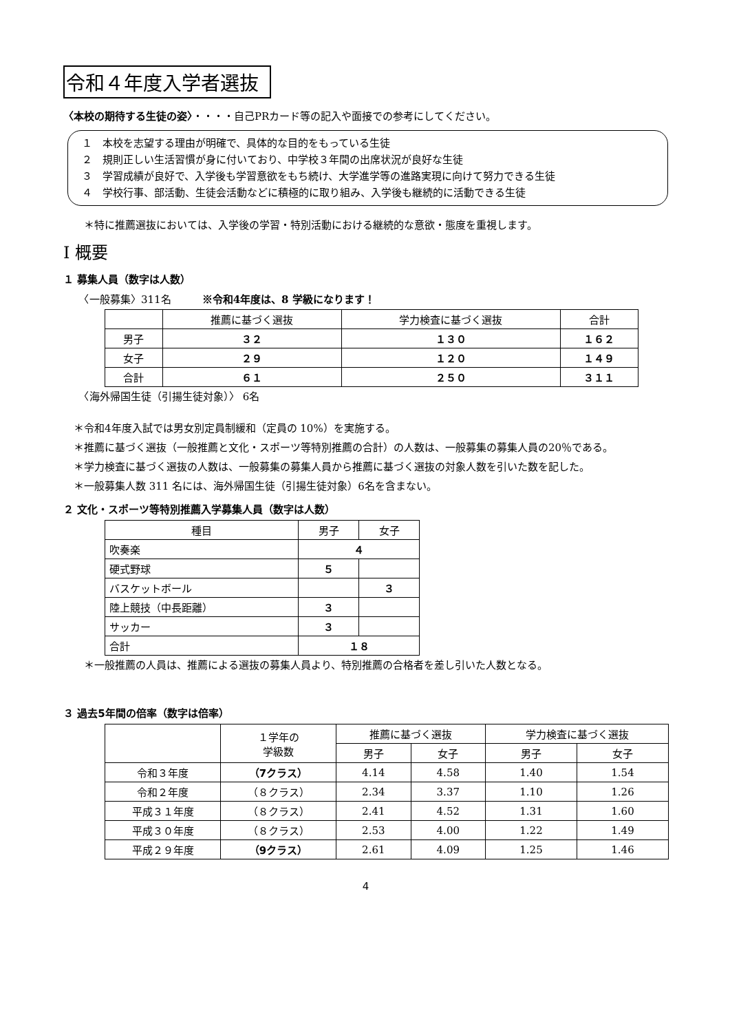令和４年度入学者選抜
〈本校の期待する生徒の姿〉・・・・自己PRカード等の記入や面接での参考にしてください。
１　本校を志望する理由が明確で、具体的な目的をもっている生徒
２　規則正しい生活習慣が身に付いており、中学校３年間の出席状況が良好な生徒
３　学習成績が良好で、入学後も学習意欲をもち続け、大学進学等の進路実現に向けて努力できる生徒
４　学校行事、部活動、生徒会活動などに積極的に取り組み、入学後も継続的に活動できる生徒
　　＊特に推薦選抜においては、入学後の学習・特別活動における継続的な意欲・態度を重視します。
Ⅰ 概要
１ 募集人員（数字は人数）
　　〈一般募集〉311名　　　※令和4年度は、8 学級になります！
| | 推薦に基づく選抜 | 学力検査に基づく選抜 | 合計 |
| --- | --- | --- | --- |
| 男子 | ３２ | １３０ | １６２ |
| 女子 | ２９ | １２０ | １４９ |
| 合計 | ６１ | ２５０ | ３１１ |
　　〈海外帰国生徒（引揚生徒対象）〉 6名
　＊令和4年度入試では男女別定員制緩和（定員の 10%）を実施する。
　＊推薦に基づく選抜（一般推薦と文化・スポーツ等特別推薦の合計）の人数は、一般募集の募集人員の20％である。
　＊学力検査に基づく選抜の人数は、一般募集の募集人員から推薦に基づく選抜の対象人数を引いた数を記した。
　＊一般募集人数 311 名には、海外帰国生徒（引揚生徒対象）6名を含まない。
２ 文化・スポーツ等特別推薦入学募集人員（数字は人数）
| 種目 | 男子 | 女子 |
| --- | --- | --- |
| 吹奏楽 | ４ | |
| 硬式野球 | ５ | |
| バスケットボール | | ３ |
| 陸上競技（中長距離） | ３ | |
| サッカー | ３ | |
| 合計 | １８ | |
　　＊一般推薦の人員は、推薦による選抜の募集人員より、特別推薦の合格者を差し引いた人数となる。
３ 過去5年間の倍率（数字は倍率）
| | １学年の 学級数 | 推薦に基づく選抜 | | 学力検査に基づく選抜 | |
| --- | --- | --- | --- | --- | --- |
| | | 男子 | 女子 | 男子 | 女子 |
| 令和３年度 | （7クラス） | 4.14 | 4.58 | 1.40 | 1.54 |
| 令和２年度 | （８クラス） | 2.34 | 3.37 | 1.10 | 1.26 |
| 平成３１年度 | （８クラス） | 2.41 | 4.52 | 1.31 | 1.60 |
| 平成３０年度 | （８クラス） | 2.53 | 4.00 | 1.22 | 1.49 |
| 平成２９年度 | （9クラス） | 2.61 | 4.09 | 1.25 | 1.46 |
4